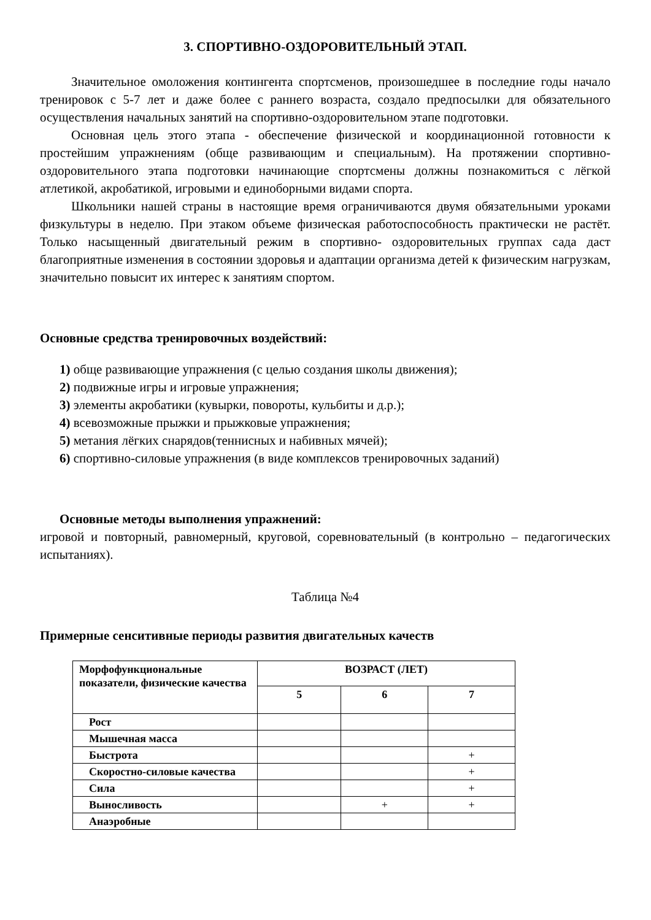3. СПОРТИВНО-ОЗДОРОВИТЕЛЬНЫЙ ЭТАП.
Значительное омоложения контингента спортсменов, произошедшее в последние годы начало тренировок с 5-7 лет и даже более с раннего возраста, создало предпосылки для обязательного осуществления начальных занятий на спортивно-оздоровительном этапе подготовки.
Основная цель этого этапа - обеспечение физической и координационной готовности к простейшим упражнениям (обще развивающим и специальным). На протяжении спортивно-оздоровительного этапа подготовки начинающие спортсмены должны познакомиться с лёгкой атлетикой, акробатикой, игровыми и единоборными видами спорта.
Школьники нашей страны в настоящие время ограничиваются двумя обязательными уроками физкультуры в неделю. При этаком объеме физическая работоспособность практически не растёт. Только насыщенный двигательный режим в спортивно- оздоровительных группах сада даст благоприятные изменения в состоянии здоровья и адаптации организма детей к физическим нагрузкам, значительно повысит их интерес к занятиям спортом.
Основные средства тренировочных воздействий:
1) обще развивающие упражнения (с целью создания школы движения);
2) подвижные игры и игровые упражнения;
3) элементы акробатики (кувырки, повороты, кульбиты и д.р.);
4) всевозможные прыжки и прыжковые упражнения;
5) метания лёгких снарядов(теннисных и набивных мячей);
6) спортивно-силовые упражнения (в виде комплексов тренировочных заданий)
Основные методы выполнения упражнений:
игровой и повторный, равномерный, круговой, соревновательный (в контрольно – педагогических испытаниях).
Таблица №4
Примерные сенситивные периоды развития двигательных качеств
| Морфофункциональные показатели, физические качества | ВОЗРАСТ (ЛЕТ) | | |
| --- | --- | --- | --- |
| | 5 | 6 | 7 |
| Рост | | | |
| Мышечная масса | | | |
| Быстрота | | | + |
| Скоростно-силовые качества | | | + |
| Сила | | | + |
| Выносливость | | + | + |
| Анаэробные | | | |